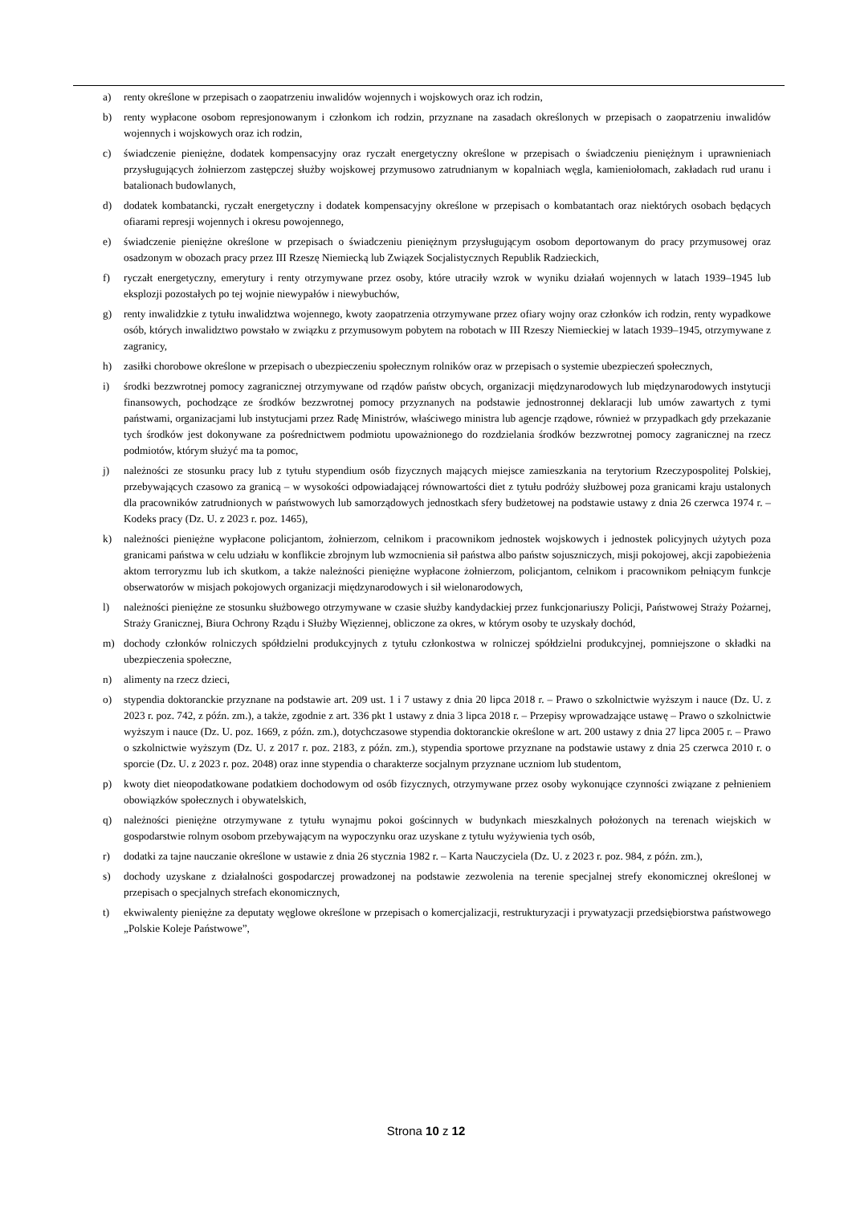a) renty określone w przepisach o zaopatrzeniu inwalidów wojennych i wojskowych oraz ich rodzin,
b) renty wypłacone osobom represjonowanym i członkom ich rodzin, przyznane na zasadach określonych w przepisach o zaopatrzeniu inwalidów wojennych i wojskowych oraz ich rodzin,
c) świadczenie pieniężne, dodatek kompensacyjny oraz ryczałt energetyczny określone w przepisach o świadczeniu pieniężnym i uprawnieniach przysługujących żołnierzom zastępczej służby wojskowej przymusowo zatrudnianym w kopalniach węgla, kamieniołomach, zakładach rud uranu i batalionach budowlanych,
d) dodatek kombatancki, ryczałt energetyczny i dodatek kompensacyjny określone w przepisach o kombatantach oraz niektórych osobach będących ofiarami represji wojennych i okresu powojennego,
e) świadczenie pieniężne określone w przepisach o świadczeniu pieniężnym przysługującym osobom deportowanym do pracy przymusowej oraz osadzonym w obozach pracy przez III Rzeszę Niemiecką lub Związek Socjalistycznych Republik Radzieckich,
f) ryczałt energetyczny, emerytury i renty otrzymywane przez osoby, które utraciły wzrok w wyniku działań wojennych w latach 1939–1945 lub eksplozji pozostałych po tej wojnie niewypałów i niewybuchów,
g) renty inwalidzkie z tytułu inwalidztwa wojennego, kwoty zaopatrzenia otrzymywane przez ofiary wojny oraz członków ich rodzin, renty wypadkowe osób, których inwalidztwo powstało w związku z przymusowym pobytem na robotach w III Rzeszy Niemieckiej w latach 1939–1945, otrzymywane z zagranicy,
h) zasiłki chorobowe określone w przepisach o ubezpieczeniu społecznym rolników oraz w przepisach o systemie ubezpieczeń społecznych,
i) środki bezzwrotnej pomocy zagranicznej otrzymywane od rządów państw obcych, organizacji międzynarodowych lub międzynarodowych instytucji finansowych, pochodzące ze środków bezzwrotnej pomocy przyznanych na podstawie jednostronnej deklaracji lub umów zawartych z tymi państwami, organizacjami lub instytucjami przez Radę Ministrów, właściwego ministra lub agencje rządowe, również w przypadkach gdy przekazanie tych środków jest dokonywane za pośrednictwem podmiotu upoważnionego do rozdzielania środków bezzwrotnej pomocy zagranicznej na rzecz podmiotów, którym służyć ma ta pomoc,
j) należności ze stosunku pracy lub z tytułu stypendium osób fizycznych mających miejsce zamieszkania na terytorium Rzeczypospolitej Polskiej, przebywających czasowo za granicą – w wysokości odpowiadającej równowartości diet z tytułu podróży służbowej poza granicami kraju ustalonych dla pracowników zatrudnionych w państwowych lub samorządowych jednostkach sfery budżetowej na podstawie ustawy z dnia 26 czerwca 1974 r. – Kodeks pracy (Dz. U. z 2023 r. poz. 1465),
k) należności pieniężne wypłacone policjantom, żołnierzom, celnikom i pracownikom jednostek wojskowych i jednostek policyjnych użytych poza granicami państwa w celu udziału w konflikcie zbrojnym lub wzmocnienia sił państwa albo państw sojuszniczych, misji pokojowej, akcji zapobieżenia aktom terroryzmu lub ich skutkom, a także należności pieniężne wypłacone żołnierzom, policjantom, celnikom i pracownikom pełniącym funkcje obserwatorów w misjach pokojowych organizacji międzynarodowych i sił wielonarodowych,
l) należności pieniężne ze stosunku służbowego otrzymywane w czasie służby kandydackiej przez funkcjonariuszy Policji, Państwowej Straży Pożarnej, Straży Granicznej, Biura Ochrony Rządu i Służby Więziennej, obliczone za okres, w którym osoby te uzyskały dochód,
m) dochody członków rolniczych spółdzielni produkcyjnych z tytułu członkostwa w rolniczej spółdzielni produkcyjnej, pomniejszone o składki na ubezpieczenia społeczne,
n) alimenty na rzecz dzieci,
o) stypendia doktoranckie przyznane na podstawie art. 209 ust. 1 i 7 ustawy z dnia 20 lipca 2018 r. – Prawo o szkolnictwie wyższym i nauce (Dz. U. z 2023 r. poz. 742, z późn. zm.), a także, zgodnie z art. 336 pkt 1 ustawy z dnia 3 lipca 2018 r. – Przepisy wprowadzające ustawę – Prawo o szkolnictwie wyższym i nauce (Dz. U. poz. 1669, z późn. zm.), dotychczasowe stypendia doktoranckie określone w art. 200 ustawy z dnia 27 lipca 2005 r. – Prawo o szkolnictwie wyższym (Dz. U. z 2017 r. poz. 2183, z późn. zm.), stypendia sportowe przyznane na podstawie ustawy z dnia 25 czerwca 2010 r. o sporcie (Dz. U. z 2023 r. poz. 2048) oraz inne stypendia o charakterze socjalnym przyznane uczniom lub studentom,
p) kwoty diet nieopodatkowane podatkiem dochodowym od osób fizycznych, otrzymywane przez osoby wykonujące czynności związane z pełnieniem obowiązków społecznych i obywatelskich,
q) należności pieniężne otrzymywane z tytułu wynajmu pokoi gościnnych w budynkach mieszkalnych położonych na terenach wiejskich w gospodarstwie rolnym osobom przebywającym na wypoczynku oraz uzyskane z tytułu wyżywienia tych osób,
r) dodatki za tajne nauczanie określone w ustawie z dnia 26 stycznia 1982 r. – Karta Nauczyciela (Dz. U. z 2023 r. poz. 984, z późn. zm.),
s) dochody uzyskane z działalności gospodarczej prowadzonej na podstawie zezwolenia na terenie specjalnej strefy ekonomicznej określonej w przepisach o specjalnych strefach ekonomicznych,
t) ekwiwalenty pieniężne za deputaty węglowe określone w przepisach o komercjalizacji, restrukturyzacji i prywatyzacji przedsiębiorstwa państwowego „Polskie Koleje Państwowe”,
Strona 10 z 12